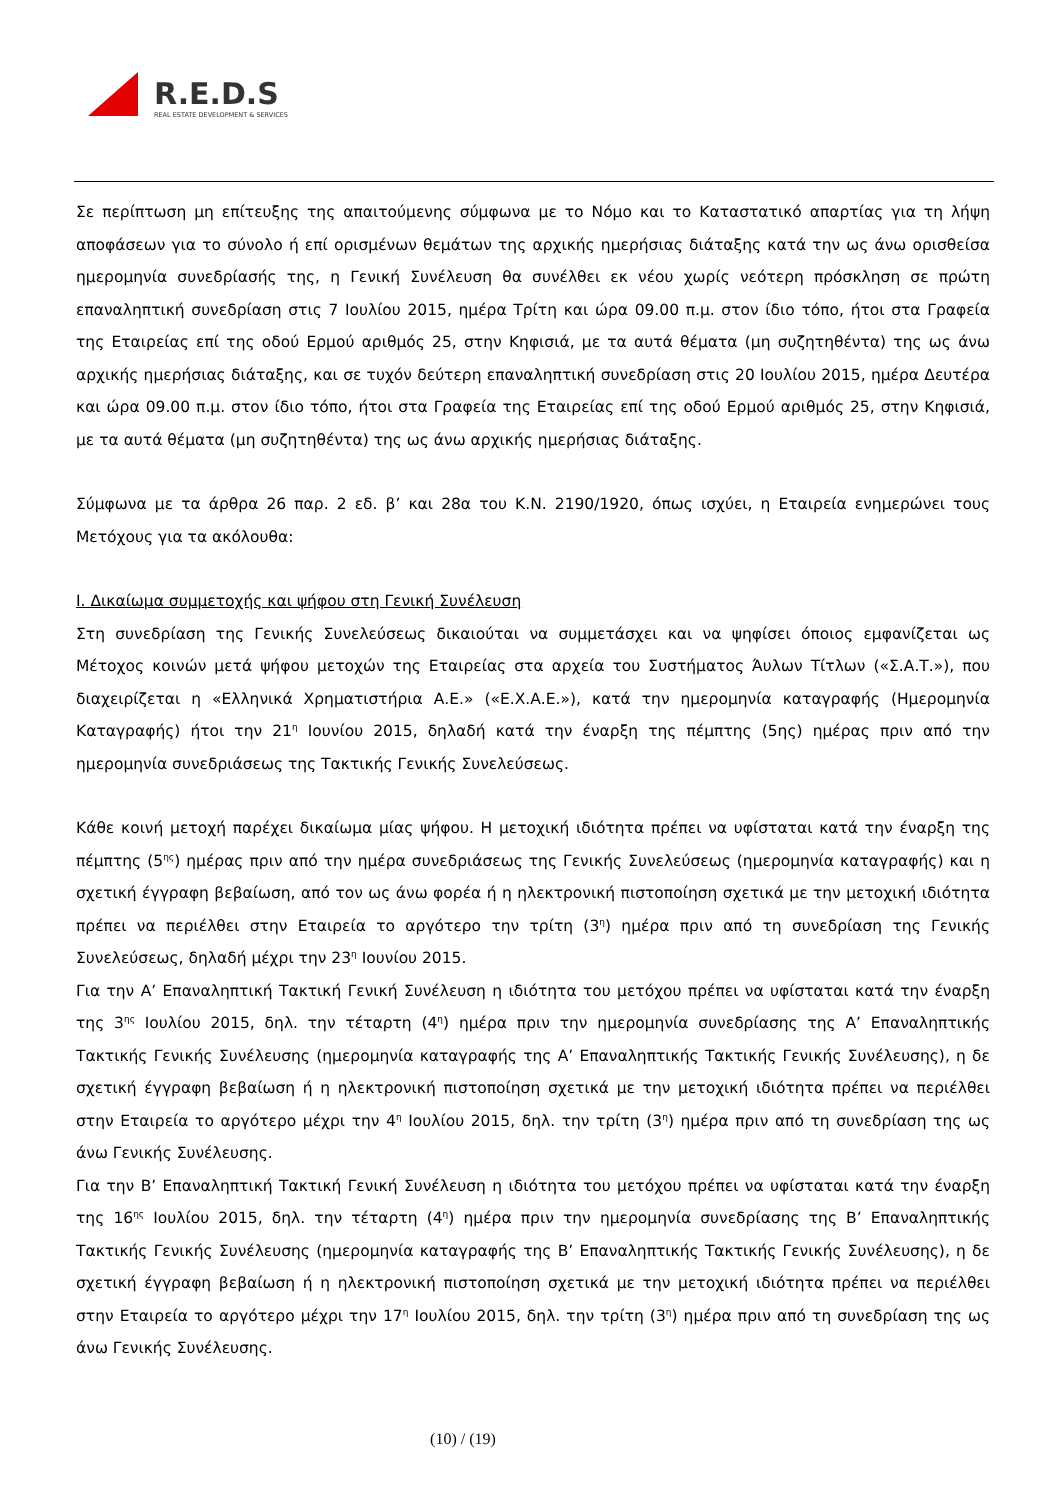R.E.D.S
REAL ESTATE DEVELOPMENT & SERVICES
Σε περίπτωση μη επίτευξης της απαιτούμενης σύμφωνα με το Νόμο και το Καταστατικό απαρτίας για τη λήψη αποφάσεων για το σύνολο ή επί ορισμένων θεμάτων της αρχικής ημερήσιας διάταξης κατά την ως άνω ορισθείσα ημερομηνία συνεδρίασής της, η Γενική Συνέλευση θα συνέλθει εκ νέου χωρίς νεότερη πρόσκληση σε πρώτη επαναληπτική συνεδρίαση στις 7 Ιουλίου 2015, ημέρα Τρίτη και ώρα 09.00 π.μ. στον ίδιο τόπο, ήτοι στα Γραφεία της Εταιρείας επί της οδού Ερμού αριθμός 25, στην Κηφισιά, με τα αυτά θέματα (μη συζητηθέντα) της ως άνω αρχικής ημερήσιας διάταξης, και σε τυχόν δεύτερη επαναληπτική συνεδρίαση στις 20 Ιουλίου 2015, ημέρα Δευτέρα και ώρα 09.00 π.μ. στον ίδιο τόπο, ήτοι στα Γραφεία της Εταιρείας επί της οδού Ερμού αριθμός 25, στην Κηφισιά, με τα αυτά θέματα (μη συζητηθέντα) της ως άνω αρχικής ημερήσιας διάταξης.
Σύμφωνα με τα άρθρα 26 παρ. 2 εδ. β’ και 28α του Κ.Ν. 2190/1920, όπως ισχύει, η Εταιρεία ενημερώνει τους Μετόχους για τα ακόλουθα:
Ι. Δικαίωμα συμμετοχής και ψήφου στη Γενική Συνέλευση
Στη συνεδρίαση της Γενικής Συνελεύσεως δικαιούται να συμμετάσχει και να ψηφίσει όποιος εμφανίζεται ως Μέτοχος κοινών μετά ψήφου μετοχών της Εταιρείας στα αρχεία του Συστήματος Άυλων Τίτλων («Σ.Α.Τ.»), που διαχειρίζεται η «Ελληνικά Χρηματιστήρια Α.Ε.» («Ε.Χ.Α.Ε.»), κατά την ημερομηνία καταγραφής (Ημερομηνία Καταγραφής) ήτοι την 21<sup>η</sup> Ιουνίου 2015, δηλαδή κατά την έναρξη της πέμπτης (5ης) ημέρας πριν από την ημερομηνία συνεδριάσεως της Τακτικής Γενικής Συνελεύσεως.
Κάθε κοινή μετοχή παρέχει δικαίωμα μίας ψήφου. Η μετοχική ιδιότητα πρέπει να υφίσταται κατά την έναρξη της πέμπτης (5<sup>ης</sup>) ημέρας πριν από την ημέρα συνεδριάσεως της Γενικής Συνελεύσεως (ημερομηνία καταγραφής) και η σχετική έγγραφη βεβαίωση, από τον ως άνω φορέα ή η ηλεκτρονική πιστοποίηση σχετικά με την μετοχική ιδιότητα πρέπει να περιέλθει στην Εταιρεία το αργότερο την τρίτη (3<sup>η</sup>) ημέρα πριν από τη συνεδρίαση της Γενικής Συνελεύσεως, δηλαδή μέχρι την 23<sup>η</sup> Ιουνίου 2015.
Για την Α’ Επαναληπτική Τακτική Γενική Συνέλευση η ιδιότητα του μετόχου πρέπει να υφίσταται κατά την έναρξη της 3<sup>ης</sup> Ιουλίου 2015, δηλ. την τέταρτη (4<sup>η</sup>) ημέρα πριν την ημερομηνία συνεδρίασης της Α’ Επαναληπτικής Τακτικής Γενικής Συνέλευσης (ημερομηνία καταγραφής της Α’ Επαναληπτικής Τακτικής Γενικής Συνέλευσης), η δε σχετική έγγραφη βεβαίωση ή η ηλεκτρονική πιστοποίηση σχετικά με την μετοχική ιδιότητα πρέπει να περιέλθει στην Εταιρεία το αργότερο μέχρι την 4<sup>η</sup> Ιουλίου 2015, δηλ. την τρίτη (3<sup>η</sup>) ημέρα πριν από τη συνεδρίαση της ως άνω Γενικής Συνέλευσης.
Για την Β’ Επαναληπτική Τακτική Γενική Συνέλευση η ιδιότητα του μετόχου πρέπει να υφίσταται κατά την έναρξη της 16<sup>ης</sup> Ιουλίου 2015, δηλ. την τέταρτη (4<sup>η</sup>) ημέρα πριν την ημερομηνία συνεδρίασης της Β’ Επαναληπτικής Τακτικής Γενικής Συνέλευσης (ημερομηνία καταγραφής της Β’ Επαναληπτικής Τακτικής Γενικής Συνέλευσης), η δε σχετική έγγραφη βεβαίωση ή η ηλεκτρονική πιστοποίηση σχετικά με την μετοχική ιδιότητα πρέπει να περιέλθει στην Εταιρεία το αργότερο μέχρι την 17<sup>η</sup> Ιουλίου 2015, δηλ. την τρίτη (3<sup>η</sup>) ημέρα πριν από τη συνεδρίαση της ως άνω Γενικής Συνέλευσης.
(10) / (19)